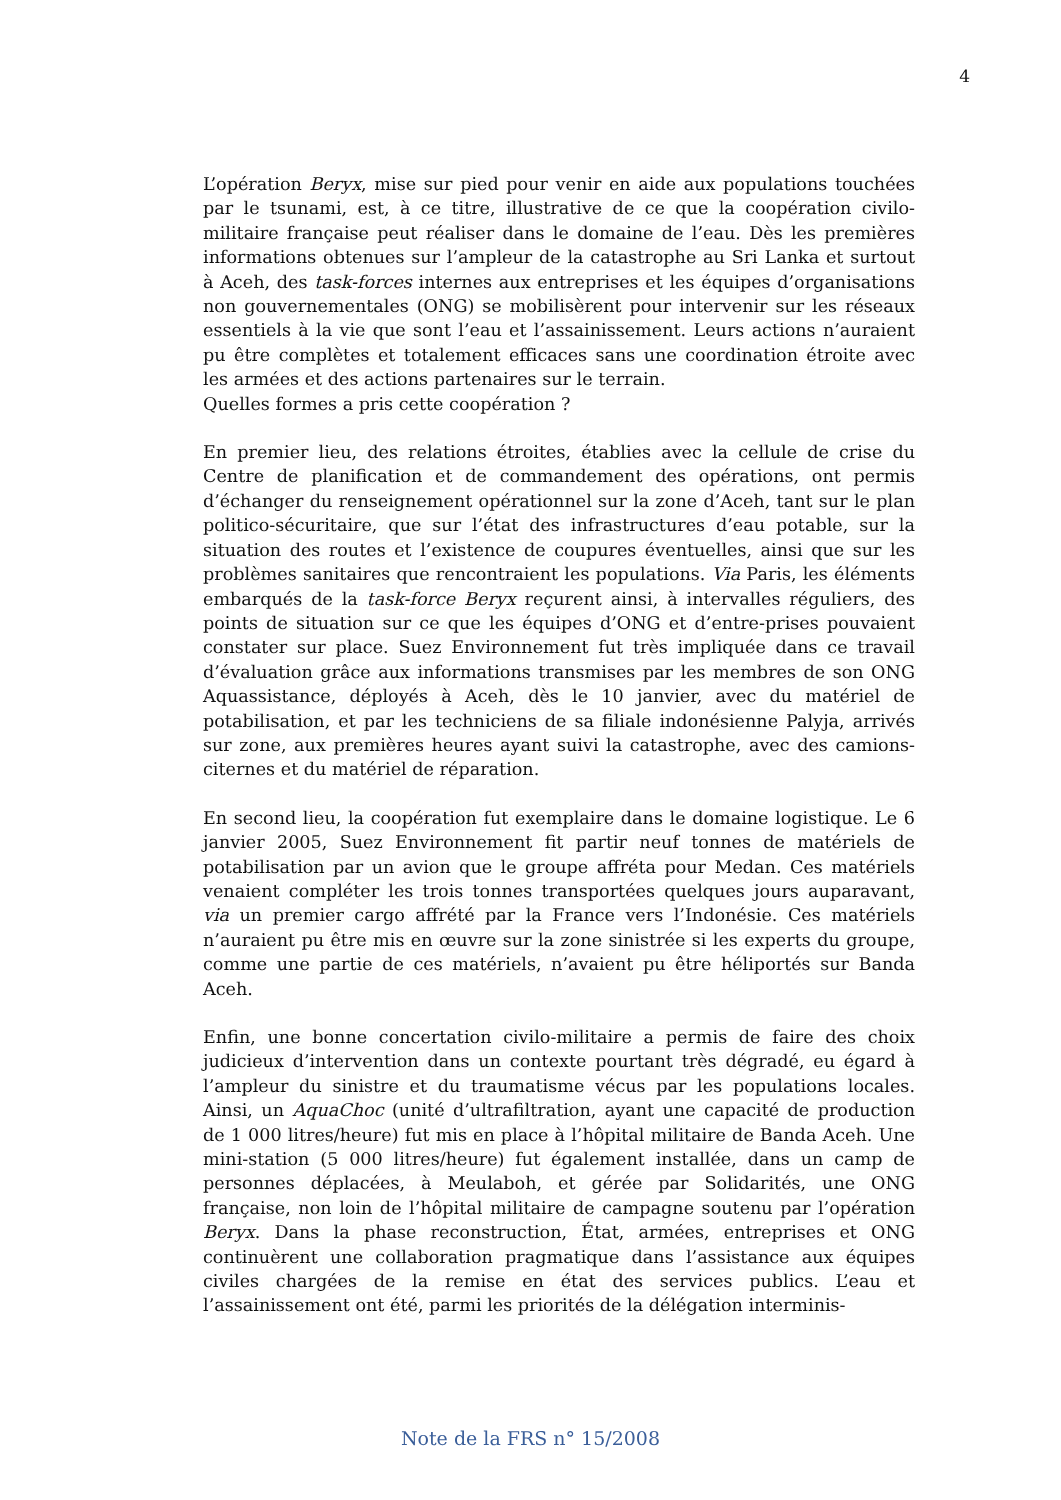4
L’opération Beryx, mise sur pied pour venir en aide aux populations touchées par le tsunami, est, à ce titre, illustrative de ce que la coopération civilo-militaire française peut réaliser dans le domaine de l’eau. Dès les premières informations obtenues sur l’ampleur de la catastrophe au Sri Lanka et surtout à Aceh, des task-forces internes aux entreprises et les équipes d’organisations non gouvernementales (ONG) se mobilisèrent pour intervenir sur les réseaux essentiels à la vie que sont l’eau et l’assainissement. Leurs actions n’auraient pu être complètes et totalement efficaces sans une coordination étroite avec les armées et des actions partenaires sur le terrain.
Quelles formes a pris cette coopération ?
En premier lieu, des relations étroites, établies avec la cellule de crise du Centre de planification et de commandement des opérations, ont permis d’échanger du renseignement opérationnel sur la zone d’Aceh, tant sur le plan politico-sécuritaire, que sur l’état des infrastructures d’eau potable, sur la situation des routes et l’existence de coupures éventuelles, ainsi que sur les problèmes sanitaires que rencontraient les populations. Via Paris, les éléments embarqués de la task-force Beryx reçurent ainsi, à intervalles réguliers, des points de situation sur ce que les équipes d’ONG et d’entre-prises pouvaient constater sur place. Suez Environnement fut très impliquée dans ce travail d’évaluation grâce aux informations transmises par les membres de son ONG Aquassistance, déployés à Aceh, dès le 10 janvier, avec du matériel de potabilisation, et par les techniciens de sa filiale indonésienne Palyja, arrivés sur zone, aux premières heures ayant suivi la catastrophe, avec des camions-citernes et du matériel de réparation.
En second lieu, la coopération fut exemplaire dans le domaine logistique. Le 6 janvier 2005, Suez Environnement fit partir neuf tonnes de matériels de potabilisation par un avion que le groupe affréta pour Medan. Ces matériels venaient compléter les trois tonnes transportées quelques jours auparavant, via un premier cargo affrété par la France vers l’Indonésie. Ces matériels n’auraient pu être mis en œuvre sur la zone sinistrée si les experts du groupe, comme une partie de ces matériels, n’avaient pu être héliportés sur Banda Aceh.
Enfin, une bonne concertation civilo-militaire a permis de faire des choix judicieux d’intervention dans un contexte pourtant très dégradé, eu égard à l’ampleur du sinistre et du traumatisme vécus par les populations locales. Ainsi, un AquaChoc (unité d’ultrafiltration, ayant une capacité de production de 1 000 litres/heure) fut mis en place à l’hôpital militaire de Banda Aceh. Une mini-station (5 000 litres/heure) fut également installée, dans un camp de personnes déplacées, à Meulaboh, et gérée par Solidarités, une ONG française, non loin de l’hôpital militaire de campagne soutenu par l’opération Beryx. Dans la phase reconstruction, État, armées, entreprises et ONG continuèrent une collaboration pragmatique dans l’assistance aux équipes civiles chargées de la remise en état des services publics. L’eau et l’assainissement ont été, parmi les priorités de la délégation interminis-
Note de la FRS n° 15/2008